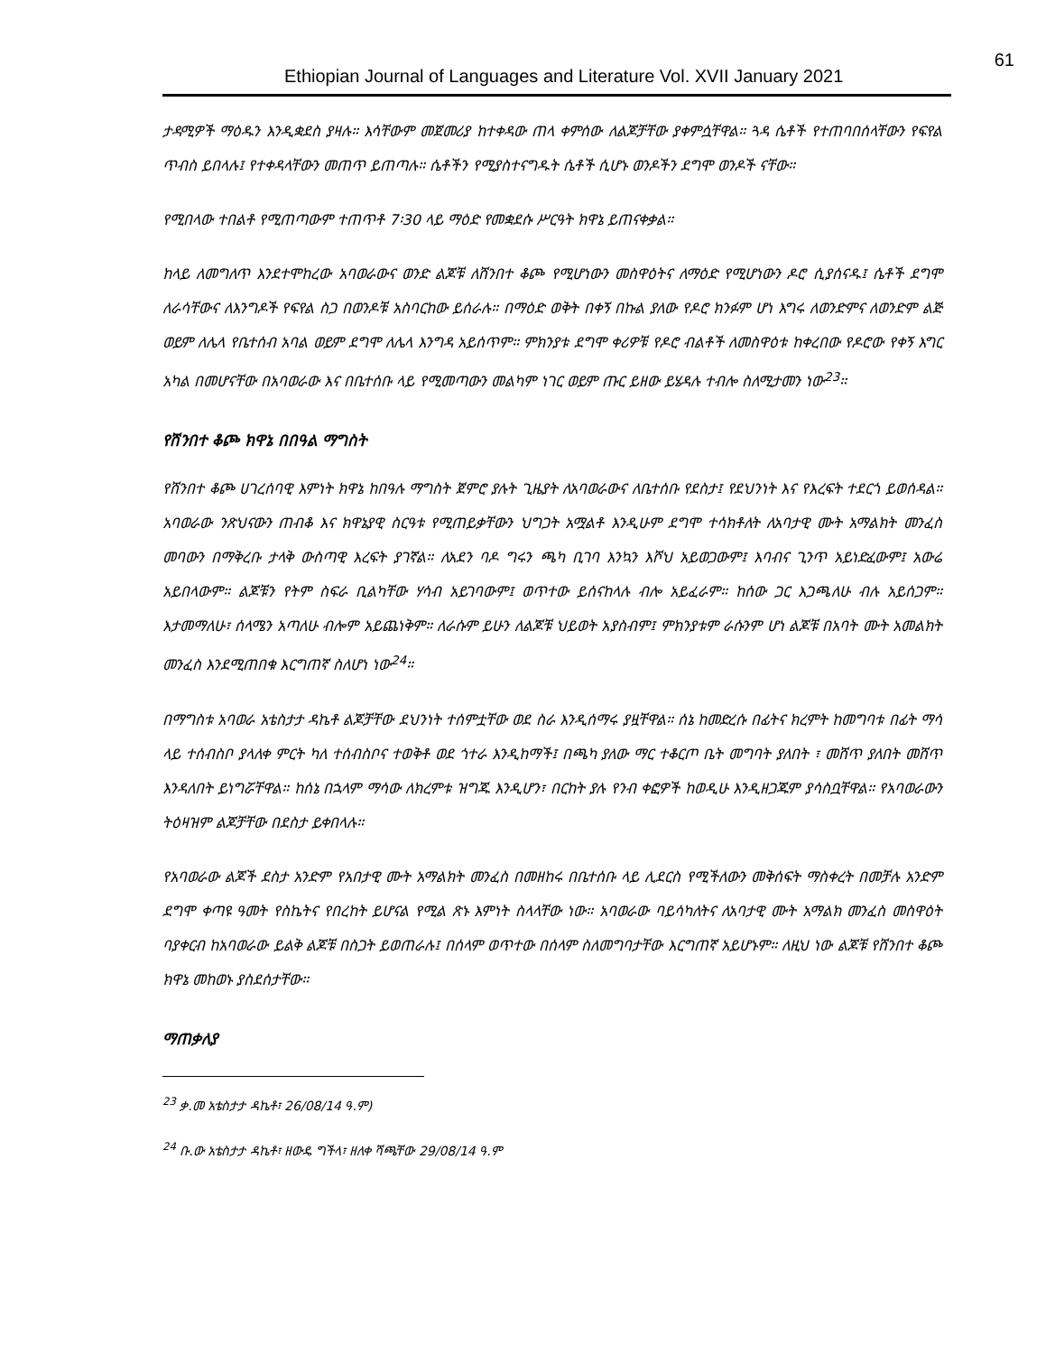Ethiopian Journal of Languages and Literature Vol. XVII January 2021 61
ታዳሚዎች ማዕዱን እንዲቋደስ ያዛሉ። እሳቸውም መጀመሪያ ከተቀዳው ጠላ ቀምሰው ለልጆቻቸው ያቀምሷቸዋል። ጓዳ ሴቶች የተጠባበሰላቸውን የፍየል ጥብስ ይበላሉ፤ የተቀዳላቸውን መጠጥ ይጠጣሉ። ሴቶችን የሚያስተናግዱት ሴቶች ሲሆኑ ወንዶችን ደግሞ ወንዶች ናቸው።
የሚበላው ተበልቶ የሚጠጣውም ተጠጥቶ 7፡30 ላይ ማዕድ የመቋደሱ ሥርዓት ክዋኔ ይጠናቀቃል።
ከላይ ለመግለጥ እንደተሞከረው አባወራውና ወንድ ልጆቹ ለሸንበተ ቆጮ የሚሆነውን መስዋዕትና ለማዕድ የሚሆነውን ዶሮ ሲያሰናዱ፤ ሴቶች ደግሞ ለራሳቸውና ለእንግዶች የፍየል ስጋ በወንዶቹ አስባርከው ይሰራሉ። በማዕድ ወቅት በቀኝ በኩል ያለው የዶሮ ክንፉም ሆነ እግሩ ለወንድምና ለወንድም ልጅ ወይም ለሌላ የቤተሰብ አባል ወይም ደግሞ ለሌላ እንግዳ አይሰጥም። ምክንያቱ ደግሞ ቀሪዎቹ የዶሮ ብልቶች ለመስዋዕቱ ከቀረበው የዶሮው የቀኝ እግር አካል በመሆናቸው በአባወራው እና በቤተሰቡ ላይ የሚመጣውን መልካም ነገር ወይም ጡር ይዘው ይሄዳሉ ተብሎ ስለሚታመን ነው<sup>23</sup>።
የሸንበተ ቆጮ ክዋኔ በበዓል ማግስት
የሸንበተ ቆጮ ሀገረሰባዊ እምነት ክዋኔ ከበዓሉ ማግስት ጀምሮ ያሉት ጊዜያት ለአባወራውና ለቤተሰቡ የደስታ፤ የደህንነት እና የእረፍት ተደርጎ ይወሰዳል። አባወራው ንጽህናውን ጠብቆ እና ክዋኔያዊ ስርዓቱ የሚጠይቃቸውን ህግጋት አሟልቶ እንዲሁም ደግሞ ተሳክቶለት ለአባታዊ ሙት አማልክት መንፈስ መባውን በማቅረቡ ታላቅ ውስጣዊ እረፍት ያገኛል። ለአደን ባዶ ግሩን ጫካ ቢገባ እንኳን እሾህ አይወጋውም፤ እባብና ጊንጥ አይነድፈውም፤ አውሬ አይበላውም። ልጆቹን የትም ስፍራ ቢልካቸው ሃሳብ አይገባውም፤ ወጥተው ይሰናከላሉ ብሎ አይፈራም። ከሰው ጋር እጋጫለሁ ብሉ አይሰጋም። እታመማለሁ፣ ሰላሜን አጣለሁ ብሎም አይጨነቅም። ለራሱም ይሁን ለልጆቹ ህይወት አያስብም፤ ምክንያቱም ራሱንም ሆነ ልጆቹ በአባት ሙት አመልክት መንፈስ እንደሚጠበቁ እርግጠኛ ስለሆነ ነው<sup>24</sup>።
በማግስቱ አባወራ አቴስታታ ዳኬቶ ልጆቻቸው ደህንነት ተሰምቷቸው ወደ ስራ እንዲሰማሩ ያዟቸዋል። ሰኔ ከመድረሱ በፊትና ክረምት ከመግባቱ በፊት ማሳ ላይ ተሰብስቦ ያላለቀ ምርት ካለ ተሰብስቦና ተወቅቶ ወደ ጎተራ እንዲከማች፤ በጫካ ያለው ማር ተቆርጦ ቤት መግባት ያለበት ፣ መሸጥ ያለበት መሸጥ እንዳለበት ይነግሯቸዋል። ከሰኔ በኋላም ማሳው ለክረምቱ ዝግጁ እንዲሆን፣ በርከት ያሉ የንብ ቀፎዎች ከወዲሁ እንዲዘጋጁም ያሳስቧቸዋል። የአባወራውን ትዕዛዝም ልጆቻቸው በደስታ ይቀበላሉ።
የአባወራው ልጆች ደስታ አንድም የአበታዊ ሙት አማልክት መንፈስ በመዘከሩ በቤተሰቡ ላይ ሊደርስ የሚችለውን መቅሰፍት ማስቀረት በመቻሉ አንድም ደግሞ ቀጣዩ ዓመት የስኬትና የበረከት ይሆናል የሚል ጽኑ እምነት ስላላቸው ነው። አባወራው ባይሳካለትና ለአባታዊ ሙት አማልክ መንፈስ መስዋዕት ባያቀርብ ከአባወራው ይልቅ ልጆቹ በስጋት ይወጠራሉ፤ በሰላም ወጥተው በሰላም ስለመግባታቸው እርግጠኛ አይሆኑም። ለዚህ ነው ልጆቹ የሸንበተ ቆጮ ክዋኔ መከወኑ ያስደሰታቸው።
ማጠቃለያ
<sup>23</sup> ቃ.መ አቴስታታ ዳኬቶ፣ 26/08/14 ዓ.ም)
<sup>24</sup> ቡ.ው አቴስታታ ዳኬቶ፣ ዘውዴ ግችላ፣ ዘለቀ ሻጫቸው 29/08/14 ዓ.ም